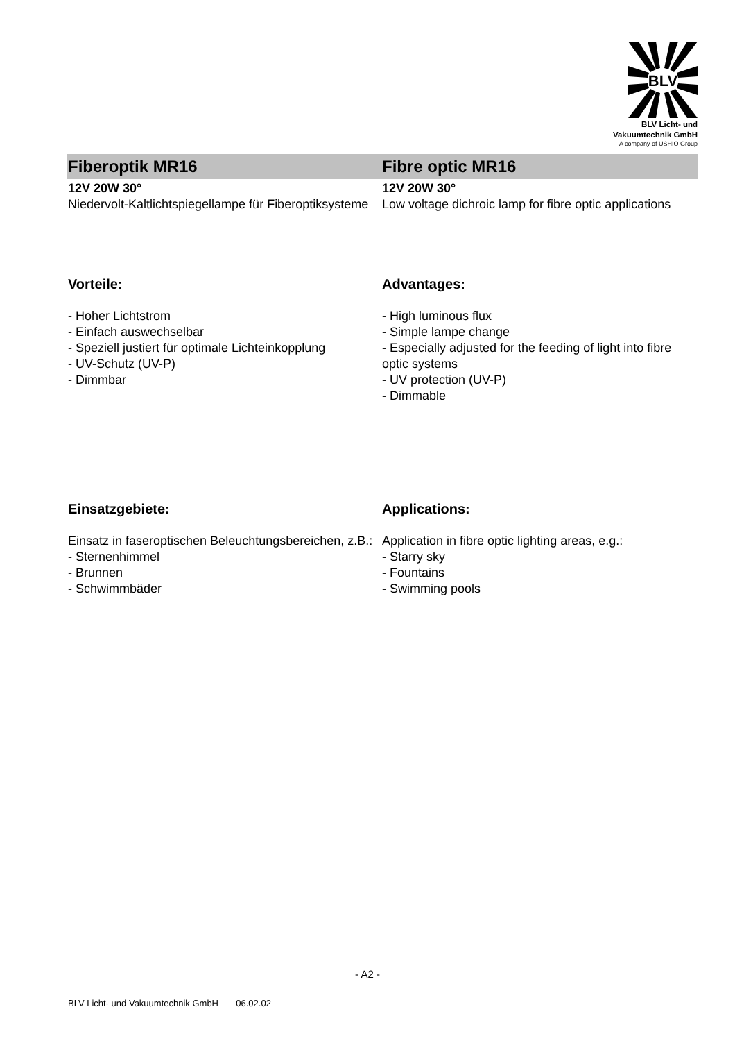BLV
BLV Licht- und
Vakuumtechnik GmbH
A company of USHIO Group
Fiberoptik MR16
12V 20W 30°
Niedervolt-Kaltlichtspiegellampe für Fiberoptiksysteme
Fibre optic MR16
12V 20W 30°
Low voltage dichroic lamp for fibre optic applications
Vorteile:
- Hoher Lichtstrom
- Einfach auswechselbar
- Speziell justiert für optimale Lichteinkopplung
- UV-Schutz (UV-P)
- Dimmbar
Advantages:
- High luminous flux
- Simple lampe change
- Especially adjusted for the feeding of light into fibre optic systems
- UV protection (UV-P)
- Dimmable
Einsatzgebiete:
Einsatz in faseroptischen Beleuchtungsbereichen, z.B.:
- Sternenhimmel
- Brunnen
- Schwimmbäder
Applications:
Application in fibre optic lighting areas, e.g.:
- Starry sky
- Fountains
- Swimming pools
- A2 -
BLV Licht- und Vakuumtechnik GmbH 06.02.02